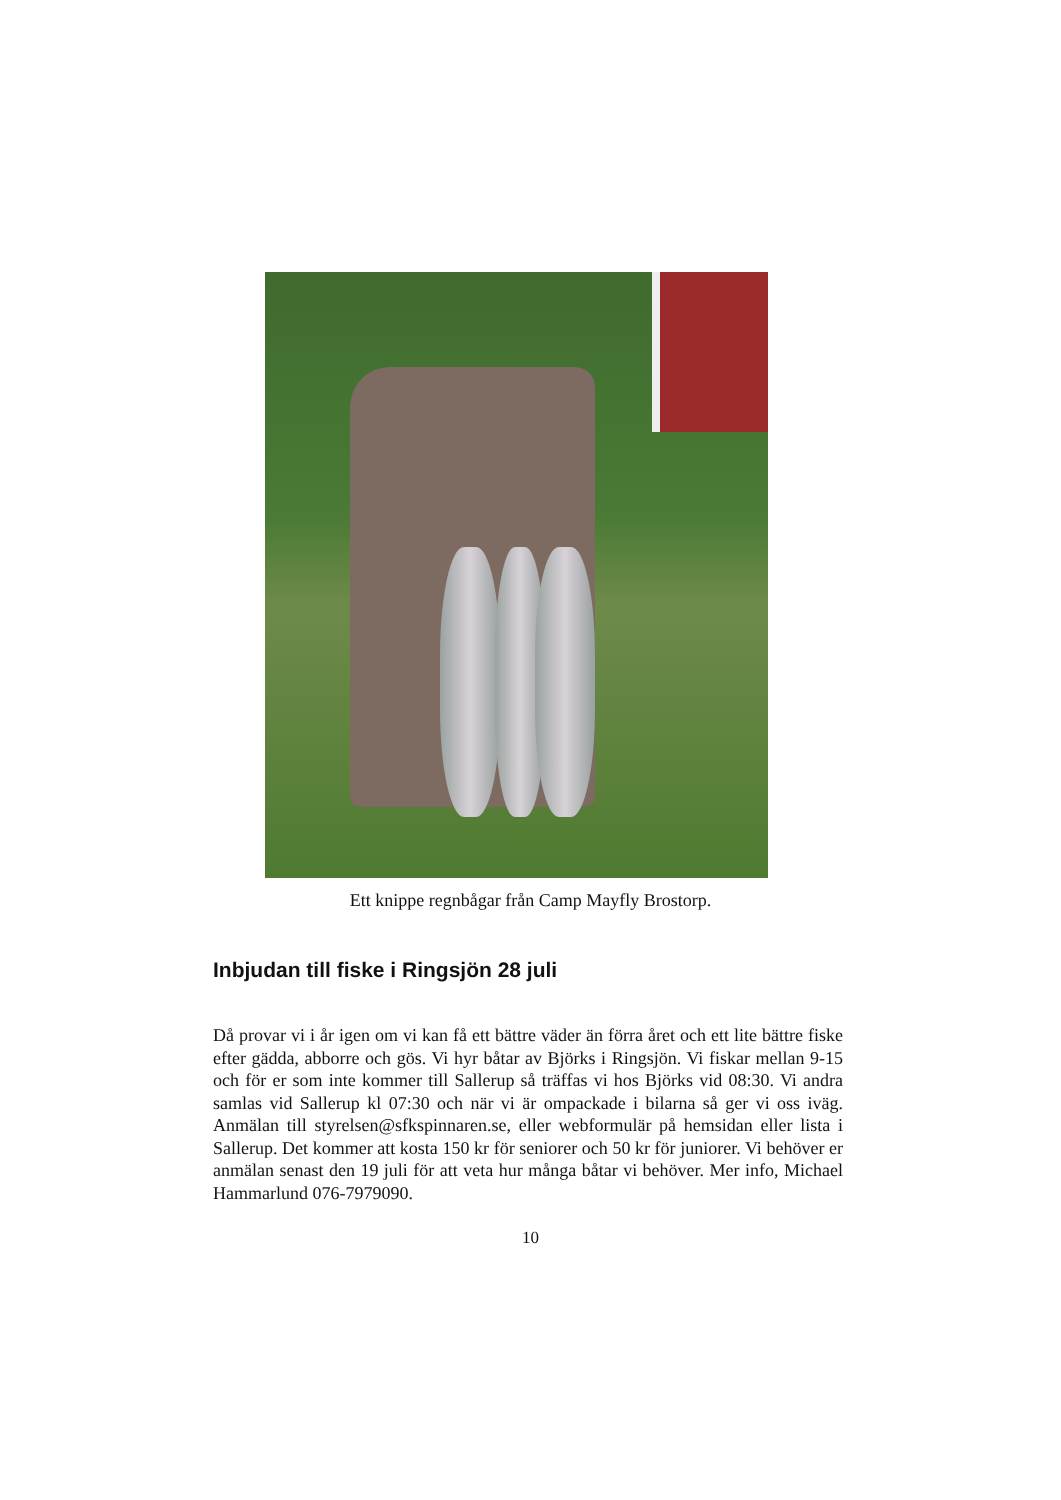Ett knippe regnbågar från Camp Mayfly Brostorp.
Inbjudan till fiske i Ringsjön 28 juli
Då provar vi i år igen om vi kan få ett bättre väder än förra året och ett lite bättre fiske efter gädda, abborre och gös. Vi hyr båtar av Björks i Ringsjön. Vi fiskar mellan 9-15 och för er som inte kommer till Sallerup så träffas vi hos Björks vid 08:30. Vi andra samlas vid Sallerup kl 07:30 och när vi är ompackade i bilarna så ger vi oss iväg. Anmälan till styrelsen@sfkspinnaren.se, eller webformulär på hemsidan eller lista i Sallerup. Det kommer att kosta 150 kr för seniorer och 50 kr för juniorer. Vi behöver er anmälan senast den 19 juli för att veta hur många båtar vi behöver. Mer info, Michael Hammarlund 076-7979090.
10